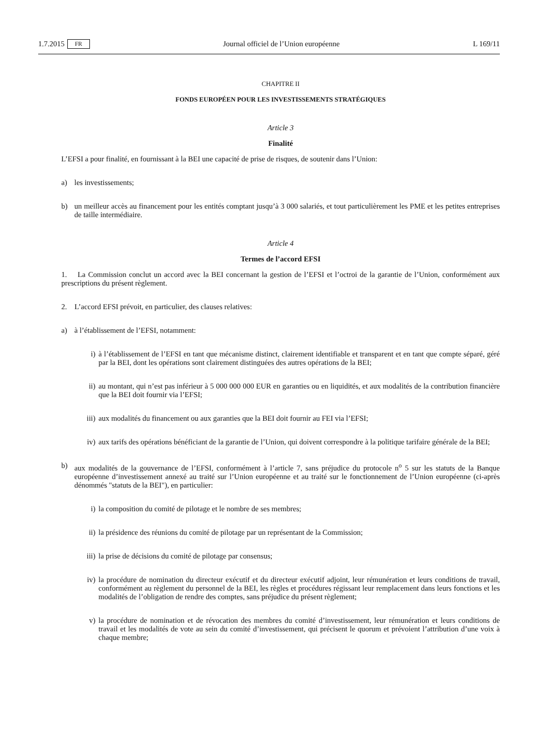1.7.2015 FR Journal officiel de l’Union européenne L 169/11
CHAPITRE II
FONDS EUROPÉEN POUR LES INVESTISSEMENTS STRATÉGIQUES
Article 3
Finalité
L’EFSI a pour finalité, en fournissant à la BEI une capacité de prise de risques, de soutenir dans l’Union:
a) les investissements;
b) un meilleur accès au financement pour les entités comptant jusqu’à 3 000 salariés, et tout particulièrement les PME et les petites entreprises de taille intermédiaire.
Article 4
Termes de l’accord EFSI
1. La Commission conclut un accord avec la BEI concernant la gestion de l’EFSI et l’octroi de la garantie de l’Union, conformément aux prescriptions du présent règlement.
2. L’accord EFSI prévoit, en particulier, des clauses relatives:
a) à l’établissement de l’EFSI, notamment:
i) à l’établissement de l’EFSI en tant que mécanisme distinct, clairement identifiable et transparent et en tant que compte séparé, géré par la BEI, dont les opérations sont clairement distinguées des autres opérations de la BEI;
ii) au montant, qui n’est pas inférieur à 5 000 000 000 EUR en garanties ou en liquidités, et aux modalités de la contribution financière que la BEI doit fournir via l’EFSI;
iii) aux modalités du financement ou aux garanties que la BEI doit fournir au FEI via l’EFSI;
iv) aux tarifs des opérations bénéficiant de la garantie de l’Union, qui doivent correspondre à la politique tarifaire générale de la BEI;
b) aux modalités de la gouvernance de l’EFSI, conformément à l’article 7, sans préjudice du protocole n<sup>o</sup> 5 sur les statuts de la Banque européenne d’investissement annexé au traité sur l’Union européenne et au traité sur le fonctionnement de l’Union européenne (ci-après dénommés "statuts de la BEI"), en particulier:
i) la composition du comité de pilotage et le nombre de ses membres;
ii) la présidence des réunions du comité de pilotage par un représentant de la Commission;
iii) la prise de décisions du comité de pilotage par consensus;
iv) la procédure de nomination du directeur exécutif et du directeur exécutif adjoint, leur rémunération et leurs conditions de travail, conformément au règlement du personnel de la BEI, les règles et procédures régissant leur remplacement dans leurs fonctions et les modalités de l’obligation de rendre des comptes, sans préjudice du présent règlement;
v) la procédure de nomination et de révocation des membres du comité d’investissement, leur rémunération et leurs conditions de travail et les modalités de vote au sein du comité d’investissement, qui précisent le quorum et prévoient l’attribution d’une voix à chaque membre;